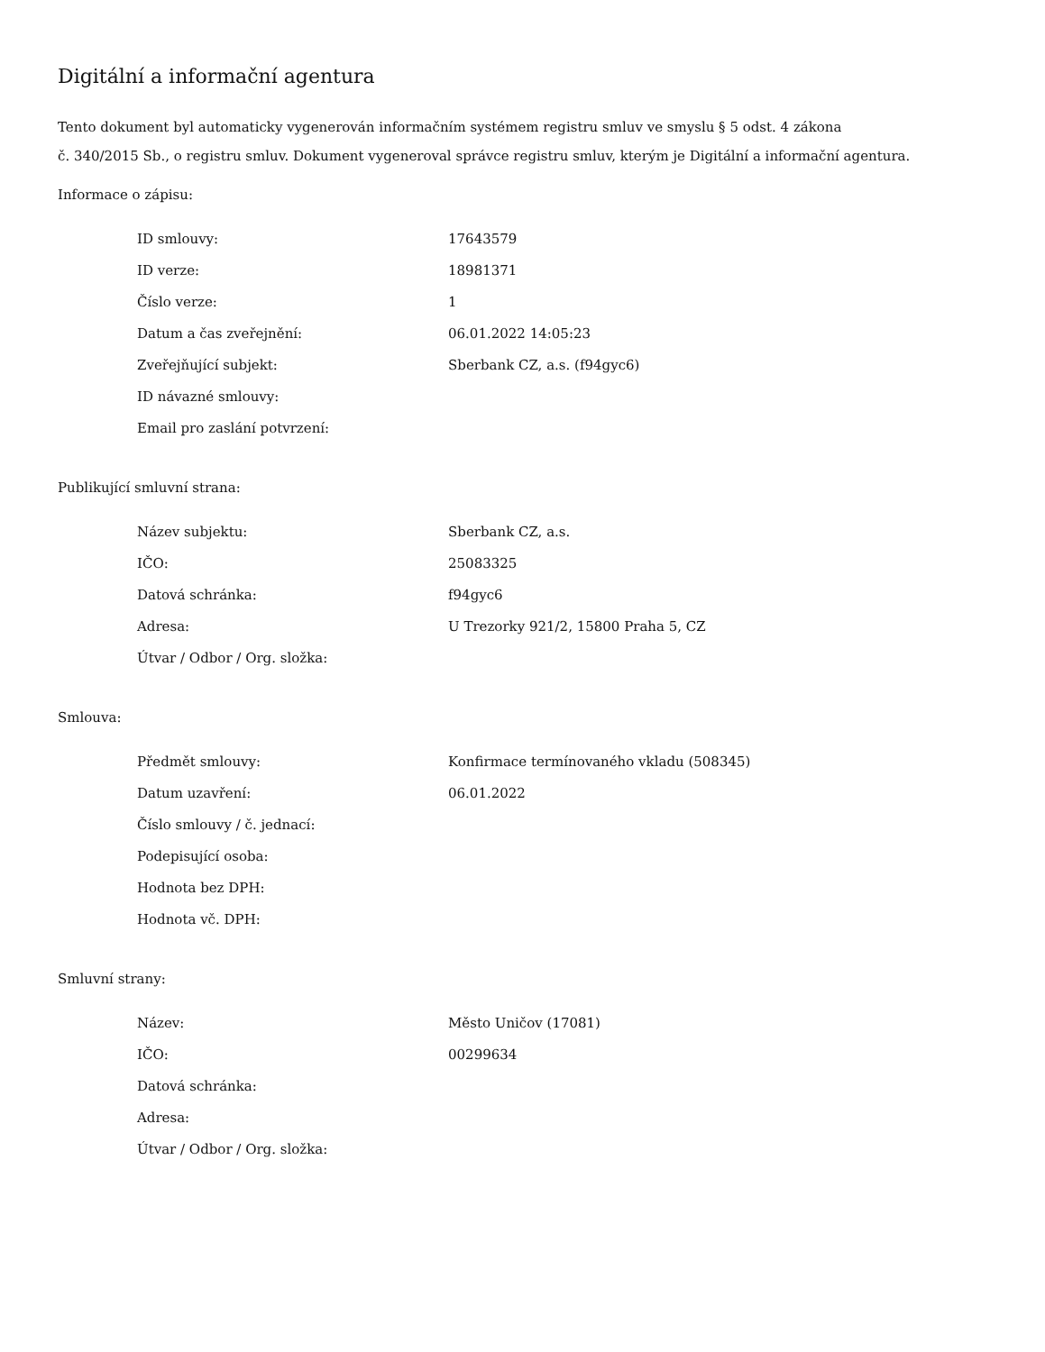Digitální a informační agentura
Tento dokument byl automaticky vygenerován informačním systémem registru smluv ve smyslu § 5 odst. 4 zákona
č. 340/2015 Sb., o registru smluv. Dokument vygeneroval správce registru smluv, kterým je Digitální a informační agentura.
Informace o zápisu:
| ID smlouvy: | 17643579 |
| ID verze: | 18981371 |
| Číslo verze: | 1 |
| Datum a čas zveřejnění: | 06.01.2022 14:05:23 |
| Zveřejňující subjekt: | Sberbank CZ, a.s. (f94gyc6) |
| ID návazné smlouvy: | |
| Email pro zaslání potvrzení: | |
Publikující smluvní strana:
| Název subjektu: | Sberbank CZ, a.s. |
| IČO: | 25083325 |
| Datová schránka: | f94gyc6 |
| Adresa: | U Trezorky 921/2, 15800 Praha 5, CZ |
| Útvar / Odbor / Org. složka: | |
Smlouva:
| Předmět smlouvy: | Konfirmace termínovaného vkladu (508345) |
| Datum uzavření: | 06.01.2022 |
| Číslo smlouvy / č. jednací: | |
| Podepisující osoba: | |
| Hodnota bez DPH: | |
| Hodnota vč. DPH: | |
Smluvní strany:
| Název: | Město Uničov (17081) |
| IČO: | 00299634 |
| Datová schránka: | |
| Adresa: | |
| Útvar / Odbor / Org. složka: | |